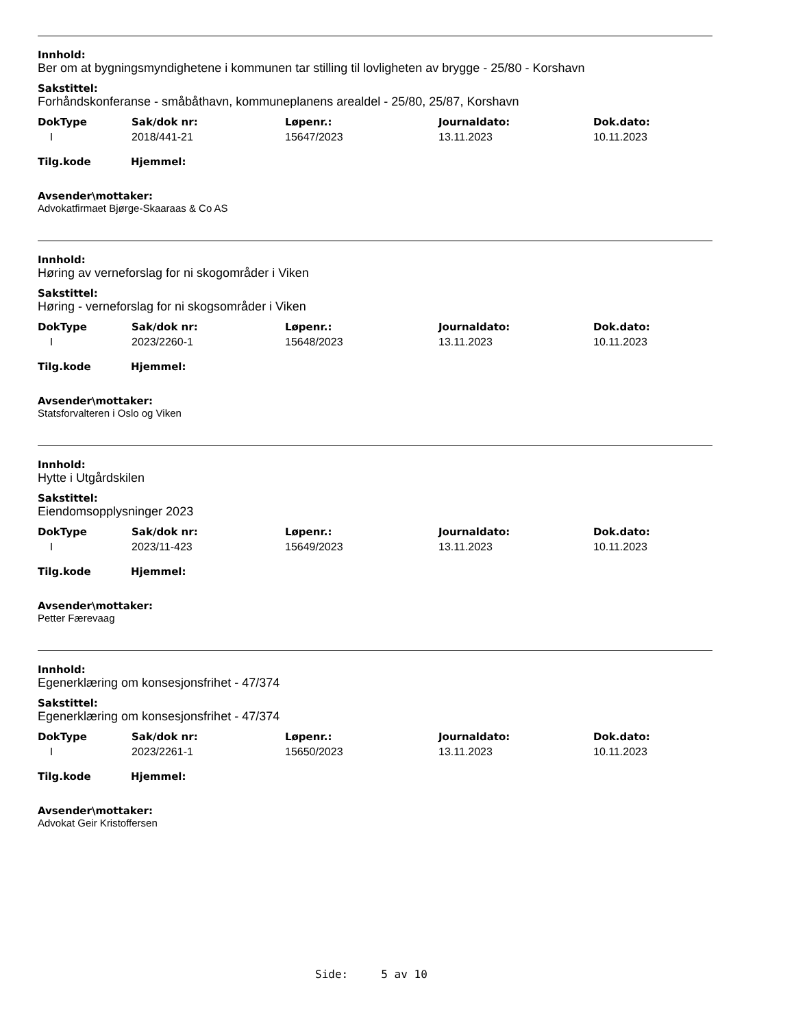Innhold:
Ber om at bygningsmyndighetene i kommunen tar stilling til lovligheten av brygge - 25/80 - Korshavn
Sakstittel:
Forhåndskonferanse - småbåthavn, kommuneplanens arealdel - 25/80, 25/87, Korshavn
| DokType | Sak/dok nr: | Løpenr.: | Journaldato: | Dok.dato: |
| --- | --- | --- | --- | --- |
| I | 2018/441-21 | 15647/2023 | 13.11.2023 | 10.11.2023 |
Tilg.kode Hjemmel:
Avsender\mottaker:
Advokatfirmaet Bjørge-Skaaraas & Co AS
Innhold:
Høring av verneforslag for ni skogområder i Viken
Sakstittel:
Høring - verneforslag for ni skogsområder i Viken
| DokType | Sak/dok nr: | Løpenr.: | Journaldato: | Dok.dato: |
| --- | --- | --- | --- | --- |
| I | 2023/2260-1 | 15648/2023 | 13.11.2023 | 10.11.2023 |
Tilg.kode Hjemmel:
Avsender\mottaker:
Statsforvalteren i Oslo og Viken
Innhold:
Hytte i Utgårdskilen
Sakstittel:
Eiendomsopplysninger 2023
| DokType | Sak/dok nr: | Løpenr.: | Journaldato: | Dok.dato: |
| --- | --- | --- | --- | --- |
| I | 2023/11-423 | 15649/2023 | 13.11.2023 | 10.11.2023 |
Tilg.kode Hjemmel:
Avsender\mottaker:
Petter Færevaag
Innhold:
Egenerklæring om konsesjonsfrihet - 47/374
Sakstittel:
Egenerklæring om konsesjonsfrihet - 47/374
| DokType | Sak/dok nr: | Løpenr.: | Journaldato: | Dok.dato: |
| --- | --- | --- | --- | --- |
| I | 2023/2261-1 | 15650/2023 | 13.11.2023 | 10.11.2023 |
Tilg.kode Hjemmel:
Avsender\mottaker:
Advokat Geir Kristoffersen
Side: 5 av 10